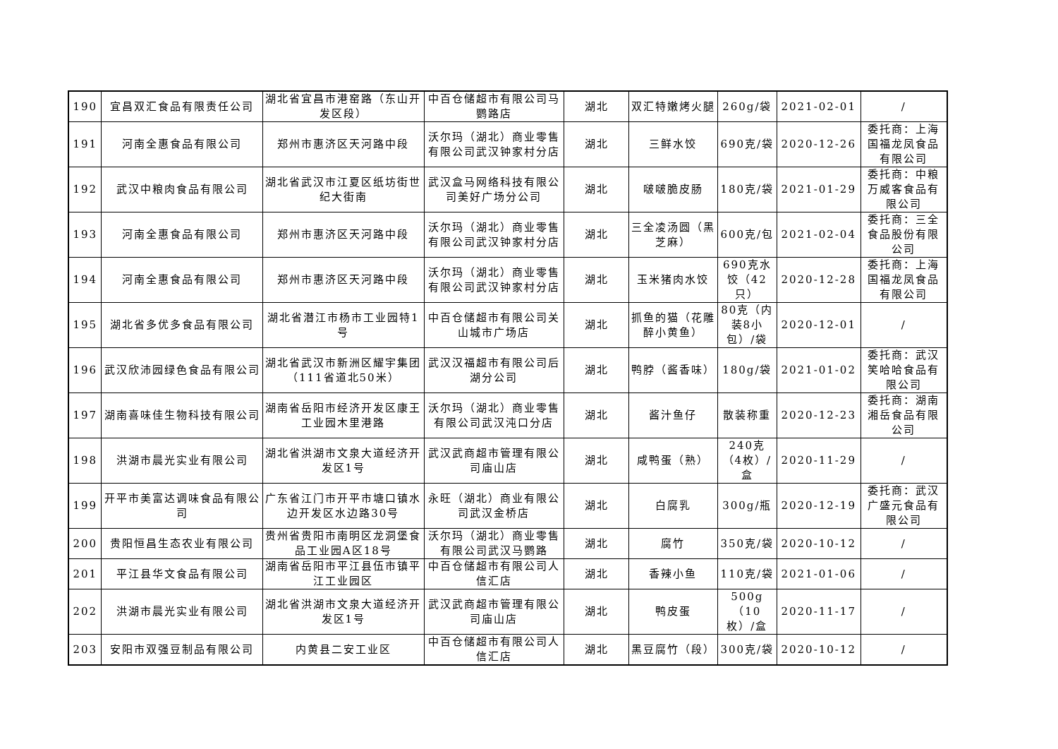| 190 | 宜昌双汇食品有限责任公司 | 湖北省宜昌市港窑路（东山开发区段） | 中百仓储超市有限公司马鹦路店 | 湖北 | 双汇特嫩烤火腿 | 260g/袋 | 2021-02-01 | / |
| 191 | 河南全惠食品有限公司 | 郑州市惠济区天河路中段 | 沃尔玛（湖北）商业零售有限公司武汉钟家村分店 | 湖北 | 三鲜水饺 | 690克/袋 | 2020-12-26 | 委托商：上海国福龙凤食品有限公司 |
| 192 | 武汉中粮肉食品有限公司 | 湖北省武汉市江夏区纸坊街世纪大街南 | 武汉盒马网络科技有限公司美好广场分公司 | 湖北 | 啵啵脆皮肠 | 180克/袋 | 2021-01-29 | 委托商：中粮万威客食品有限公司 |
| 193 | 河南全惠食品有限公司 | 郑州市惠济区天河路中段 | 沃尔玛（湖北）商业零售有限公司武汉钟家村分店 | 湖北 | 三全凌汤圆（黑芝麻） | 600克/包 | 2021-02-04 | 委托商：三全食品股份有限公司 |
| 194 | 河南全惠食品有限公司 | 郑州市惠济区天河路中段 | 沃尔玛（湖北）商业零售有限公司武汉钟家村分店 | 湖北 | 玉米猪肉水饺 | 690克水饺（42只） | 2020-12-28 | 委托商：上海国福龙凤食品有限公司 |
| 195 | 湖北省多优多食品有限公司 | 湖北省潜江市杨市工业园特1号 | 中百仓储超市有限公司关山城市广场店 | 湖北 | 抓鱼的猫（花雕醉小黄鱼） | 80克（内装8小包）/袋 | 2020-12-01 | / |
| 196 | 武汉欣沛园绿色食品有限公司 | 湖北省武汉市新洲区耀宇集团（111省道北50米） | 武汉汉福超市有限公司后湖分公司 | 湖北 | 鸭脖（酱香味） | 180g/袋 | 2021-01-02 | 委托商：武汉笑哈哈食品有限公司 |
| 197 | 湖南喜味佳生物科技有限公司 | 湖南省岳阳市经济开发区康王工业园木里港路 | 沃尔玛（湖北）商业零售有限公司武汉沌口分店 | 湖北 | 酱汁鱼仔 | 散装称重 | 2020-12-23 | 委托商：湖南湘岳食品有限公司 |
| 198 | 洪湖市晨光实业有限公司 | 湖北省洪湖市文泉大道经济开发区1号 | 武汉武商超市管理有限公司庙山店 | 湖北 | 咸鸭蛋（熟） | 240克（4枚）/盒 | 2020-11-29 | / |
| 199 | 开平市美富达调味食品有限公司 | 广东省江门市开平市塘口镇水边开发区水边路30号 | 永旺（湖北）商业有限公司武汉金桥店 | 湖北 | 白腐乳 | 300g/瓶 | 2020-12-19 | 委托商：武汉广盛元食品有限公司 |
| 200 | 贵阳恒昌生态农业有限公司 | 贵州省贵阳市南明区龙洞堡食品工业园A区18号 | 沃尔玛（湖北）商业零售有限公司武汉马鹦路 | 湖北 | 腐竹 | 350克/袋 | 2020-10-12 | / |
| 201 | 平江县华文食品有限公司 | 湖南省岳阳市平江县伍市镇平江工业园区 | 中百仓储超市有限公司人信汇店 | 湖北 | 香辣小鱼 | 110克/袋 | 2021-01-06 | / |
| 202 | 洪湖市晨光实业有限公司 | 湖北省洪湖市文泉大道经济开发区1号 | 武汉武商超市管理有限公司庙山店 | 湖北 | 鸭皮蛋 | 500g（10枚）/盒 | 2020-11-17 | / |
| 203 | 安阳市双强豆制品有限公司 | 内黄县二安工业区 | 中百仓储超市有限公司人信汇店 | 湖北 | 黑豆腐竹（段） | 300克/袋 | 2020-10-12 | / |